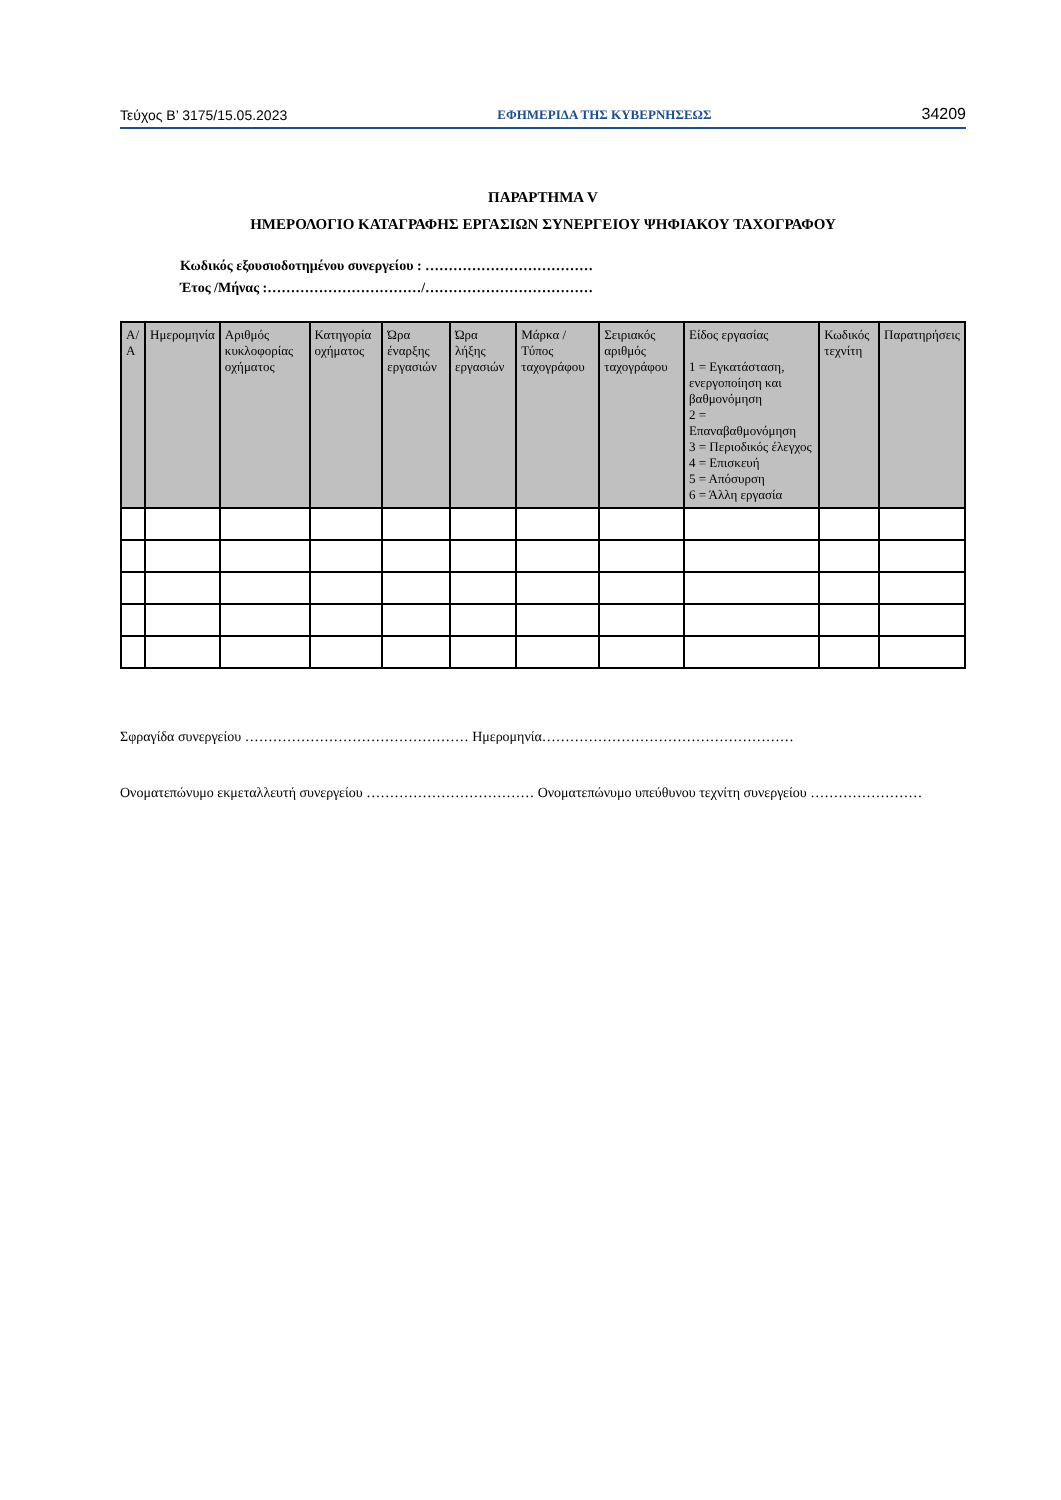Τεύχος B’ 3175/15.05.2023 ΕΦΗΜΕΡΙΔΑ ΤΗΣ ΚΥΒΕΡΝΗΣΕΩΣ 34209
ΠΑΡΑΡΤΗΜΑ V
ΗΜΕΡΟΛΟΓΙΟ ΚΑΤΑΓΡΑΦΗΣ ΕΡΓΑΣΙΩΝ ΣΥΝΕΡΓΕΙΟΥ ΨΗΦΙΑΚΟΥ ΤΑΧΟΓΡΑΦΟΥ
Κωδικός εξουσιοδοτημένου συνεργείου : ………………………………
Έτος /Μήνας :……………………………/………………………………
| Α/Α | Ημερομηνία | Αριθμός κυκλοφορίας οχήματος | Κατηγορία οχήματος | Ώρα έναρξης εργασιών | Ώρα λήξης εργασιών | Μάρκα / Τύπος ταχογράφου | Σειριακός αριθμός ταχογράφου | Είδος εργασίας 1 = Εγκατάσταση, ενεργοποίηση και βαθμονόμηση 2 = Επαναβαθμονόμηση 3 = Περιοδικός έλεγχος 4 = Επισκευή 5 = Απόσυρση 6 = Άλλη εργασία | Κωδικός τεχνίτη | Παρατηρήσεις |
| --- | --- | --- | --- | --- | --- | --- | --- | --- | --- | --- |
Σφραγίδα συνεργείου ………………………………………… Ημερομηνία………………………………………………
Ονοματεπώνυμο εκμεταλλευτή συνεργείου ……………………………… Ονοματεπώνυμο υπεύθυνου τεχνίτη συνεργείου ……………………